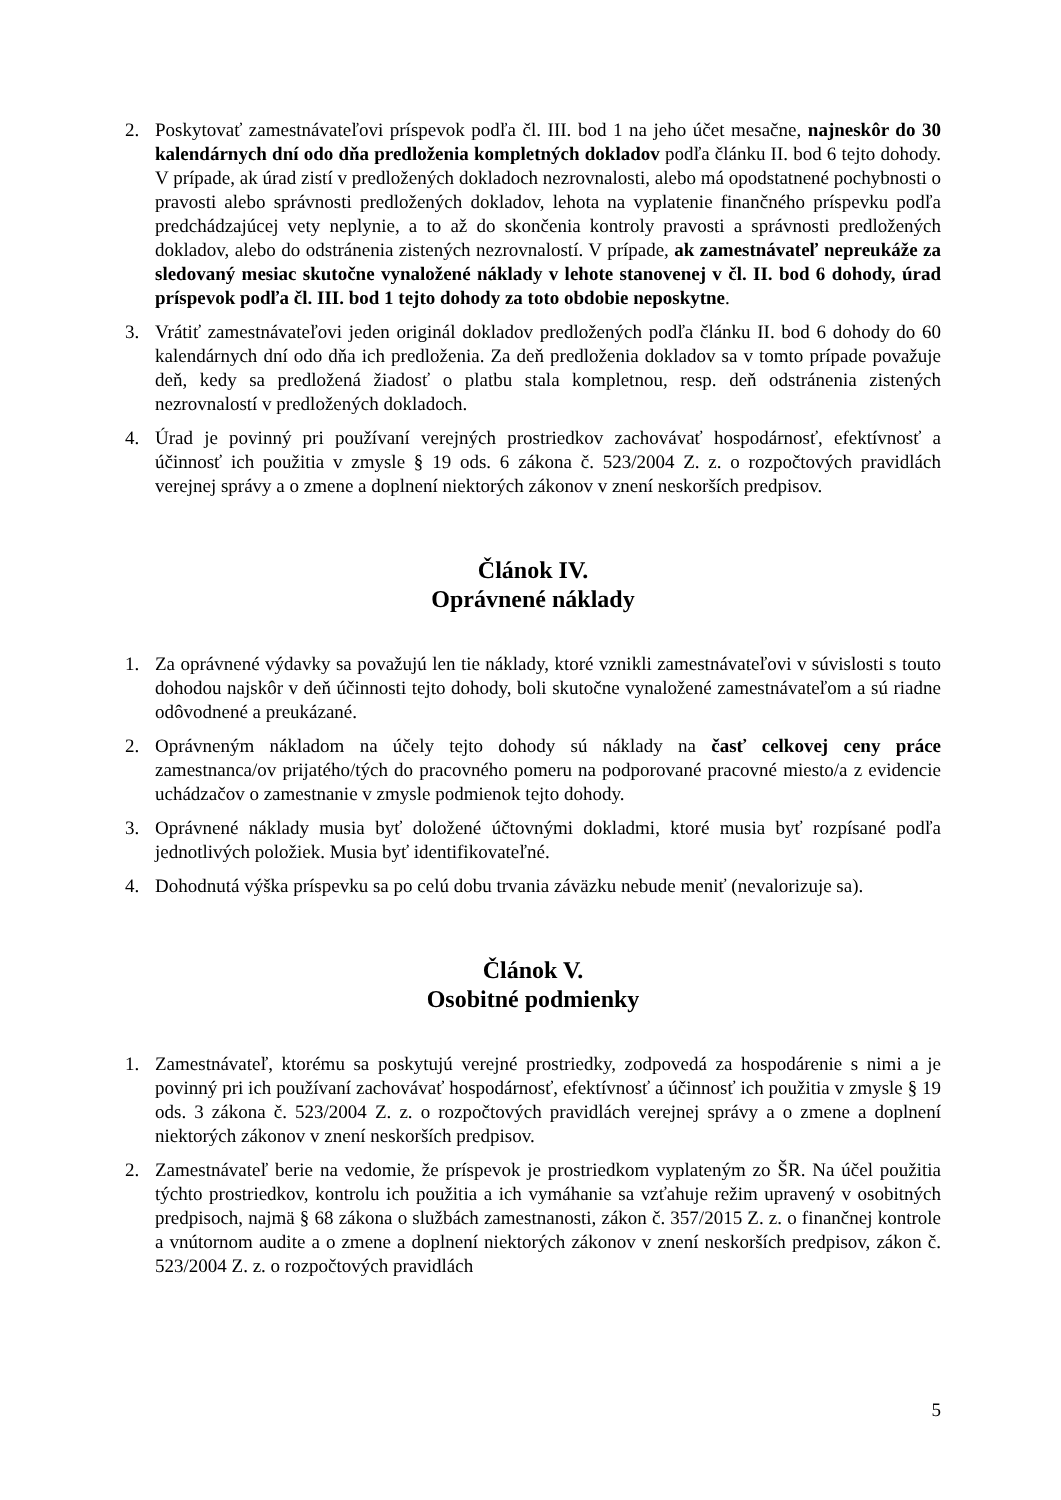2. Poskytovať zamestnávateľovi príspevok podľa čl. III. bod 1 na jeho účet mesačne, najneskôr do 30 kalendárnych dní odo dňa predloženia kompletných dokladov podľa článku II. bod 6 tejto dohody. V prípade, ak úrad zistí v predložených dokladoch nezrovnalosti, alebo má opodstatnené pochybnosti o pravosti alebo správnosti predložených dokladov, lehota na vyplatenie finančného príspevku podľa predchádzajúcej vety neplynie, a to až do skončenia kontroly pravosti a správnosti predložených dokladov, alebo do odstránenia zistených nezrovnalostí. V prípade, ak zamestnávateľ nepreukáže za sledovaný mesiac skutočne vynaložené náklady v lehote stanovenej v čl. II. bod 6 dohody, úrad príspevok podľa čl. III. bod 1 tejto dohody za toto obdobie neposkytne.
3. Vrátiť zamestnávateľovi jeden originál dokladov predložených podľa článku II. bod 6 dohody do 60 kalendárnych dní odo dňa ich predloženia. Za deň predloženia dokladov sa v tomto prípade považuje deň, kedy sa predložená žiadosť o platbu stala kompletnou, resp. deň odstránenia zistených nezrovnalostí v predložených dokladoch.
4. Úrad je povinný pri používaní verejných prostriedkov zachovávať hospodárnosť, efektívnosť a účinnosť ich použitia v zmysle § 19 ods. 6 zákona č. 523/2004 Z. z. o rozpočtových pravidlách verejnej správy a o zmene a doplnení niektorých zákonov v znení neskorších predpisov.
Článok IV.
Oprávnené náklady
1. Za oprávnené výdavky sa považujú len tie náklady, ktoré vznikli zamestnávateľovi v súvislosti s touto dohodou najskôr v deň účinnosti tejto dohody, boli skutočne vynaložené zamestnávateľom a sú riadne odôvodnené a preukázané.
2. Oprávneným nákladom na účely tejto dohody sú náklady na časť celkovej ceny práce zamestnanca/ov prijatého/tých do pracovného pomeru na podporované pracovné miesto/a z evidencie uchádzačov o zamestnanie v zmysle podmienok tejto dohody.
3. Oprávnené náklady musia byť doložené účtovnými dokladmi, ktoré musia byť rozpísané podľa jednotlivých položiek. Musia byť identifikovateľné.
4. Dohodnutá výška príspevku sa po celú dobu trvania záväzku nebude meniť (nevalorizuje sa).
Článok V.
Osobitné podmienky
1. Zamestnávateľ, ktorému sa poskytujú verejné prostriedky, zodpovedá za hospodárenie s nimi a je povinný pri ich používaní zachovávať hospodárnosť, efektívnosť a účinnosť ich použitia v zmysle § 19 ods. 3 zákona č. 523/2004 Z. z. o rozpočtových pravidlách verejnej správy a o zmene a doplnení niektorých zákonov v znení neskorších predpisov.
2. Zamestnávateľ berie na vedomie, že príspevok je prostriedkom vyplateným zo ŠR. Na účel použitia týchto prostriedkov, kontrolu ich použitia a ich vymáhanie sa vzťahuje režim upravený v osobitných predpisoch, najmä § 68 zákona o službách zamestnanosti, zákon č. 357/2015 Z. z. o finančnej kontrole a vnútornom audite a o zmene a doplnení niektorých zákonov v znení neskorších predpisov, zákon č. 523/2004 Z. z. o rozpočtových pravidlách
5